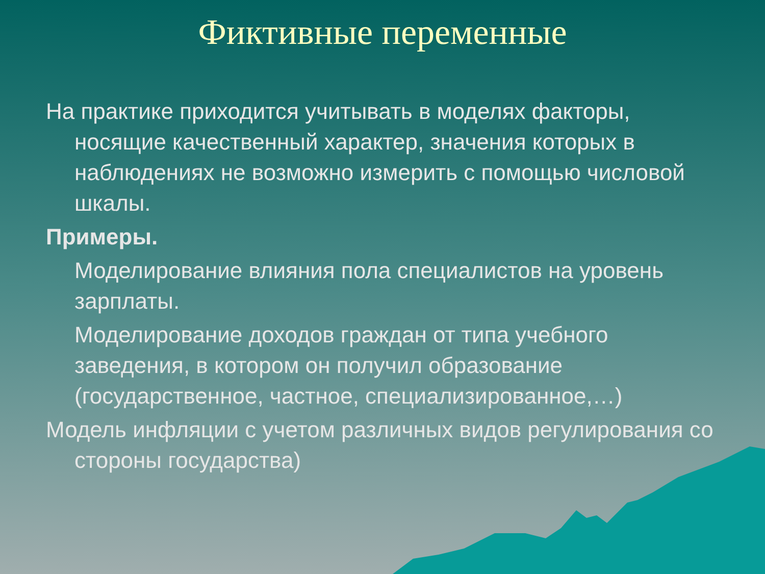Фиктивные переменные
На практике приходится учитывать в моделях факторы, носящие качественный характер, значения которых в наблюдениях не возможно измерить с помощью числовой шкалы.
Примеры.
Моделирование влияния пола специалистов на уровень зарплаты.
Моделирование доходов граждан от типа учебного заведения, в котором он получил образование (государственное, частное, специализированное,…)
Модель инфляции с учетом различных видов регулирования со стороны государства)